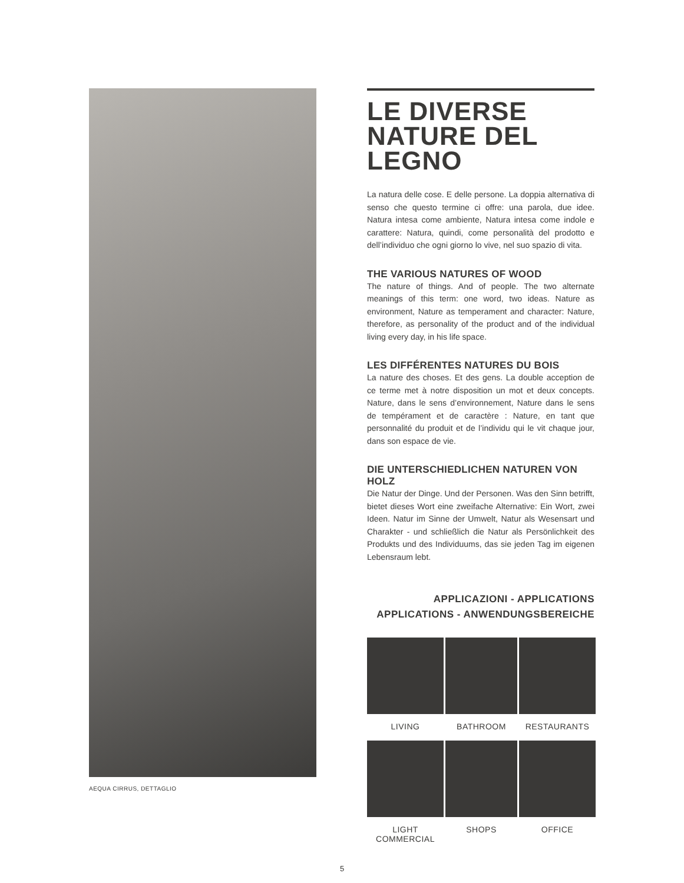AEQUA CIRRUS, DETTAGLIO
LE DIVERSE NATURE DEL LEGNO
La natura delle cose. E delle persone. La doppia alternativa di senso che questo termine ci offre: una parola, due idee. Natura intesa come ambiente, Natura intesa come indole e carattere: Natura, quindi, come personalità del prodotto e dell’individuo che ogni giorno lo vive, nel suo spazio di vita.
THE VARIOUS NATURES OF WOOD
The nature of things. And of people. The two alternate meanings of this term: one word, two ideas. Nature as environment, Nature as temperament and character: Nature, therefore, as personality of the product and of the individual living every day, in his life space.
LES DIFFÉRENTES NATURES DU BOIS
La nature des choses. Et des gens. La double acception de ce terme met à notre disposition un mot et deux concepts. Nature, dans le sens d’environnement, Nature dans le sens de tempérament et de caractère : Nature, en tant que personnalité du produit et de l’individu qui le vit chaque jour, dans son espace de vie.
DIE UNTERSCHIEDLICHEN NATUREN VON HOLZ
Die Natur der Dinge. Und der Personen. Was den Sinn betrifft, bietet dieses Wort eine zweifache Alternative: Ein Wort, zwei Ideen. Natur im Sinne der Umwelt, Natur als Wesensart und Charakter - und schließlich die Natur als Persönlichkeit des Produkts und des Individuums, das sie jeden Tag im eigenen Lebensraum lebt.
APPLICAZIONI - APPLICATIONS
APPLICATIONS - ANWENDUNGSBEREICHE
LIVING
BATHROOM
RESTAURANTS
LIGHT COMMERCIAL
SHOPS
OFFICE
5